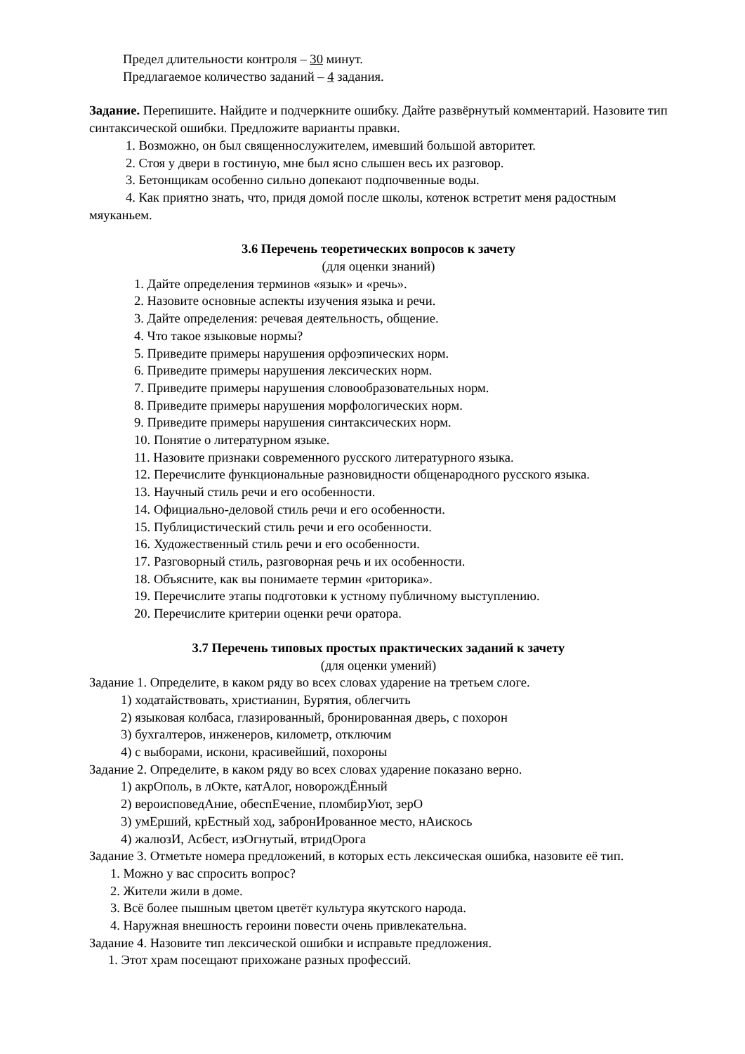Предел длительности контроля – 30 минут.
Предлагаемое количество заданий – 4 задания.
Задание. Перепишите. Найдите и подчеркните ошибку. Дайте развёрнутый комментарий. Назовите тип синтаксической ошибки. Предложите варианты правки.
1. Возможно, он был священнослужителем, имевший большой авторитет.
2. Стоя у двери в гостиную, мне был ясно слышен весь их разговор.
3. Бетонщикам особенно сильно допекают подпочвенные воды.
4. Как приятно знать, что, придя домой после школы, котенок встретит меня радостным мяуканьем.
3.6 Перечень теоретических вопросов к зачету
(для оценки знаний)
1. Дайте определения терминов «язык» и «речь».
2. Назовите основные аспекты изучения языка и речи.
3. Дайте определения: речевая деятельность, общение.
4. Что такое языковые нормы?
5. Приведите примеры нарушения орфоэпических норм.
6. Приведите примеры нарушения лексических норм.
7. Приведите примеры нарушения словообразовательных норм.
8. Приведите примеры нарушения морфологических норм.
9. Приведите примеры нарушения синтаксических норм.
10. Понятие о литературном языке.
11. Назовите признаки современного русского литературного языка.
12. Перечислите функциональные разновидности общенародного русского языка.
13. Научный стиль речи и его особенности.
14. Официально-деловой стиль речи и его особенности.
15. Публицистический стиль речи и его особенности.
16. Художественный стиль речи и его особенности.
17. Разговорный стиль, разговорная речь и их особенности.
18. Объясните, как вы понимаете термин «риторика».
19. Перечислите этапы подготовки к устному публичному выступлению.
20. Перечислите критерии оценки речи оратора.
3.7 Перечень типовых простых практических заданий к зачету
(для оценки умений)
Задание 1. Определите, в каком ряду во всех словах ударение на третьем слоге.
1) ходатайствовать, христианин, Бурятия, облегчить
2) языковая колбаса, глазированный, бронированная дверь, с похорон
3) бухгалтеров, инженеров, километр, отключим
4) с выборами, искони, красивейший, похороны
Задание 2. Определите, в каком ряду во всех словах ударение показано верно.
1) акрОполь, в лОкте, катАлог, новорождЁнный
2) вероисповедАние, обеспЕчение, пломбирУют, зерО
3) умЕрший, крЕстный ход, забронИрованное место, нАискось
4) жалюзИ, Асбест, изОгнутый, втридОрога
Задание 3. Отметьте номера предложений, в которых есть лексическая ошибка, назовите её тип.
1. Можно у вас спросить вопрос?
2. Жители жили в доме.
3. Всё более пышным цветом цветёт культура якутского народа.
4. Наружная внешность героини повести очень привлекательна.
Задание 4. Назовите тип лексической ошибки и исправьте предложения.
1. Этот храм посещают прихожане разных профессий.